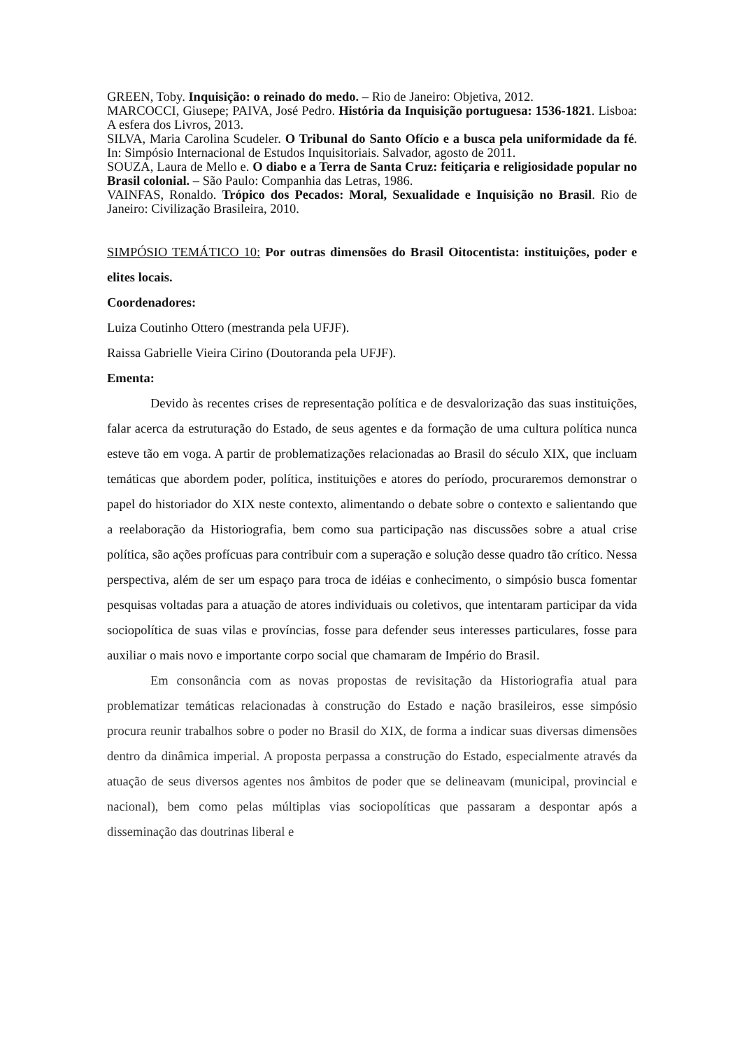GREEN, Toby. Inquisição: o reinado do medo. – Rio de Janeiro: Objetiva, 2012.
MARCOCCI, Giusepe; PAIVA, José Pedro. História da Inquisição portuguesa: 1536-1821. Lisboa: A esfera dos Livros, 2013.
SILVA, Maria Carolina Scudeler. O Tribunal do Santo Ofício e a busca pela uniformidade da fé. In: Simpósio Internacional de Estudos Inquisitoriais. Salvador, agosto de 2011.
SOUZA, Laura de Mello e. O diabo e a Terra de Santa Cruz: feitiçaria e religiosidade popular no Brasil colonial. – São Paulo: Companhia das Letras, 1986.
VAINFAS, Ronaldo. Trópico dos Pecados: Moral, Sexualidade e Inquisição no Brasil. Rio de Janeiro: Civilização Brasileira, 2010.
SIMPÓSIO TEMÁTICO 10: Por outras dimensões do Brasil Oitocentista: instituições, poder e elites locais.
Coordenadores:
Luiza Coutinho Ottero (mestranda pela UFJF).
Raissa Gabrielle Vieira Cirino (Doutoranda pela UFJF).
Ementa:
Devido às recentes crises de representação política e de desvalorização das suas instituições, falar acerca da estruturação do Estado, de seus agentes e da formação de uma cultura política nunca esteve tão em voga. A partir de problematizações relacionadas ao Brasil do século XIX, que incluam temáticas que abordem poder, política, instituições e atores do período, procuraremos demonstrar o papel do historiador do XIX neste contexto, alimentando o debate sobre o contexto e salientando que a reelaboração da Historiografia, bem como sua participação nas discussões sobre a atual crise política, são ações profícuas para contribuir com a superação e solução desse quadro tão crítico. Nessa perspectiva, além de ser um espaço para troca de idéias e conhecimento, o simpósio busca fomentar pesquisas voltadas para a atuação de atores individuais ou coletivos, que intentaram participar da vida sociopolítica de suas vilas e províncias, fosse para defender seus interesses particulares, fosse para auxiliar o mais novo e importante corpo social que chamaram de Império do Brasil.
Em consonância com as novas propostas de revisitação da Historiografia atual para problematizar temáticas relacionadas à construção do Estado e nação brasileiros, esse simpósio procura reunir trabalhos sobre o poder no Brasil do XIX, de forma a indicar suas diversas dimensões dentro da dinâmica imperial. A proposta perpassa a construção do Estado, especialmente através da atuação de seus diversos agentes nos âmbitos de poder que se delineavam (municipal, provincial e nacional), bem como pelas múltiplas vias sociopolíticas que passaram a despontar após a disseminação das doutrinas liberal e